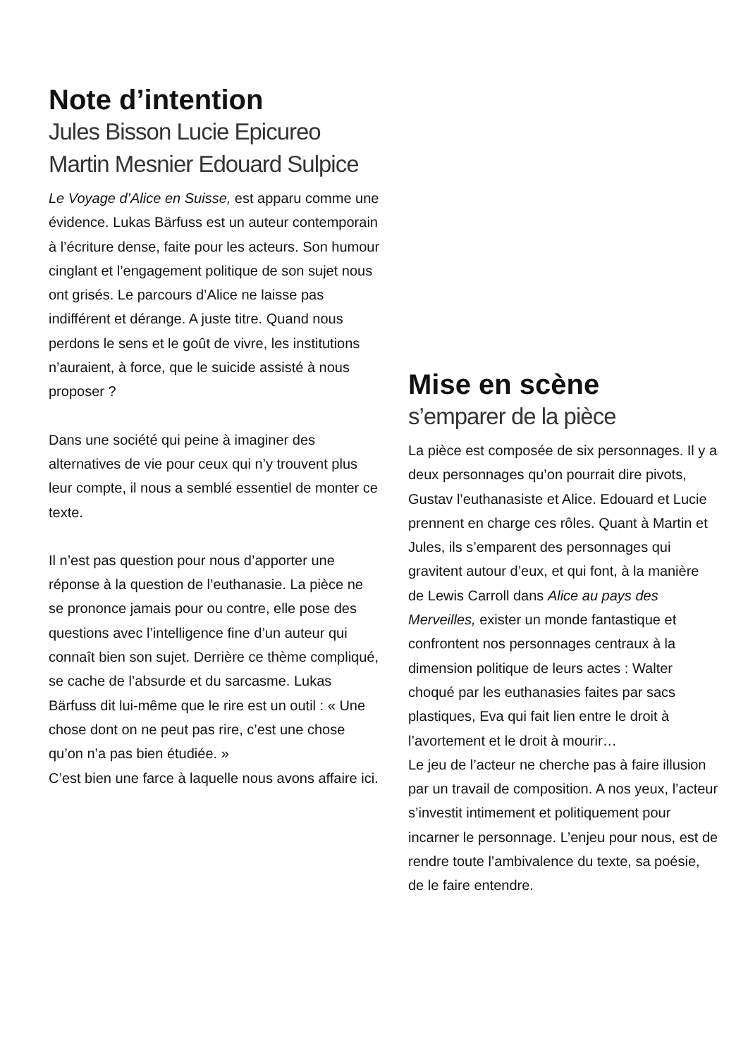Note d’intention
Jules Bisson Lucie Epicureo Martin Mesnier Edouard Sulpice
Le Voyage d’Alice en Suisse, est apparu comme une évidence. Lukas Bärfuss est un auteur contemporain à l’écriture dense, faite pour les acteurs. Son humour cinglant et l’engagement politique de son sujet nous ont grisés. Le parcours d’Alice ne laisse pas indifférent et dérange. A juste titre. Quand nous perdons le sens et le goût de vivre, les institutions n’auraient, à force, que le suicide assisté à nous proposer ?
Dans une société qui peine à imaginer des alternatives de vie pour ceux qui n’y trouvent plus leur compte, il nous a semblé essentiel de monter ce texte.
Il n’est pas question pour nous d’apporter une réponse à la question de l’euthanasie. La pièce ne se prononce jamais pour ou contre, elle pose des questions avec l’intelligence fine d’un auteur qui connaît bien son sujet. Derrière ce thème compliqué, se cache de l’absurde et du sarcasme. Lukas Bärfuss dit lui-même que le rire est un outil : « Une chose dont on ne peut pas rire, c’est une chose qu’on n’a pas bien étudiée. »
C’est bien une farce à laquelle nous avons affaire ici.
Mise en scène
s’emparer de la pièce
La pièce est composée de six personnages. Il y a deux personnages qu’on pourrait dire pivots, Gustav l’euthanasiste et Alice. Edouard et Lucie prennent en charge ces rôles. Quant à Martin et Jules, ils s’emparent des personnages qui gravitent autour d’eux, et qui font, à la manière de Lewis Carroll dans Alice au pays des Merveilles, exister un monde fantastique et confrontent nos personnages centraux à la dimension politique de leurs actes : Walter choqué par les euthanasies faites par sacs plastiques, Eva qui fait lien entre le droit à l’avortement et le droit à mourir…
Le jeu de l’acteur ne cherche pas à faire illusion par un travail de composition. A nos yeux, l’acteur s’investit intimement et politiquement pour incarner le personnage. L’enjeu pour nous, est de rendre toute l’ambivalence du texte, sa poésie, de le faire entendre.